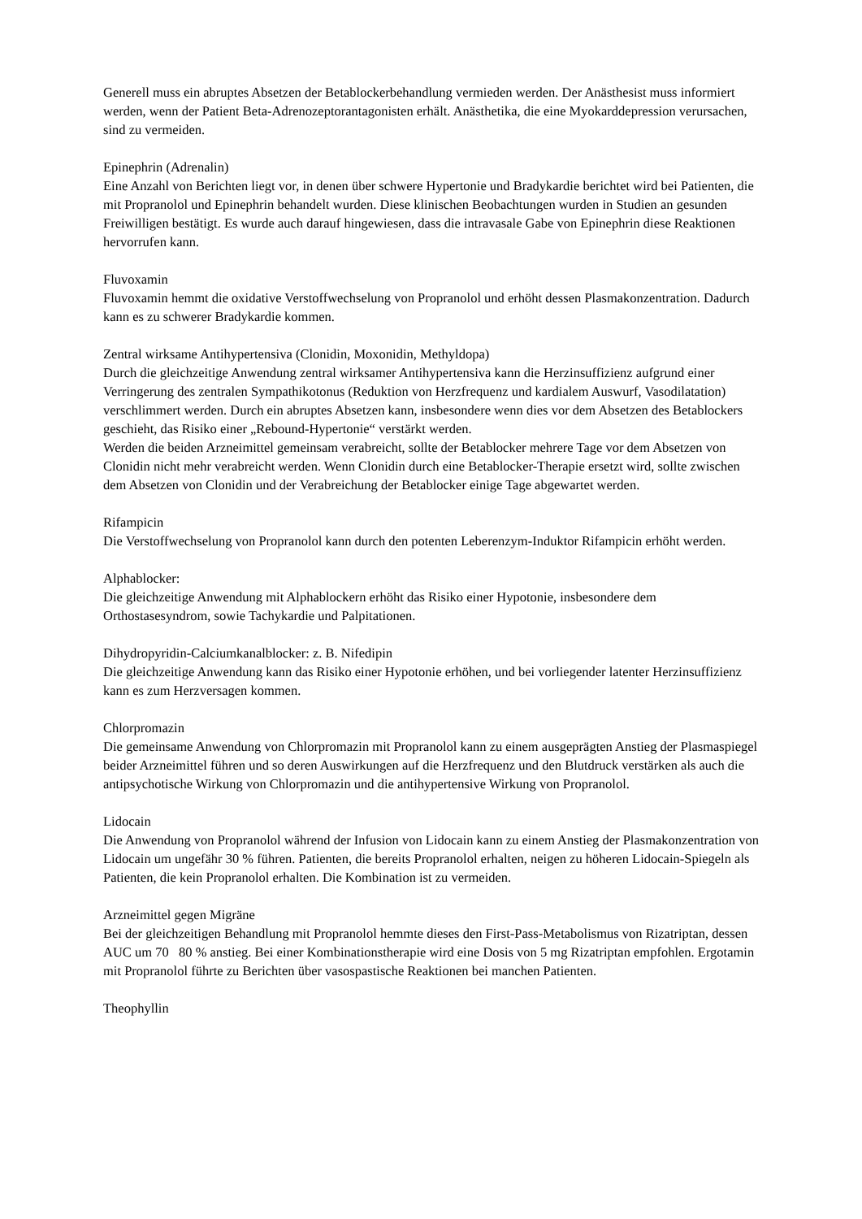Generell muss ein abruptes Absetzen der Betablockerbehandlung vermieden werden. Der Anästhesist muss informiert werden, wenn der Patient Beta-Adrenozeptorantagonisten erhält. Anästhetika, die eine Myokarddepression verursachen, sind zu vermeiden.
Epinephrin (Adrenalin)
Eine Anzahl von Berichten liegt vor, in denen über schwere Hypertonie und Bradykardie berichtet wird bei Patienten, die mit Propranolol und Epinephrin behandelt wurden. Diese klinischen Beobachtungen wurden in Studien an gesunden Freiwilligen bestätigt. Es wurde auch darauf hingewiesen, dass die intravasale Gabe von Epinephrin diese Reaktionen hervorrufen kann.
Fluvoxamin
Fluvoxamin hemmt die oxidative Verstoffwechselung von Propranolol und erhöht dessen Plasmakonzentration. Dadurch kann es zu schwerer Bradykardie kommen.
Zentral wirksame Antihypertensiva (Clonidin, Moxonidin, Methyldopa)
Durch die gleichzeitige Anwendung zentral wirksamer Antihypertensiva kann die Herzinsuffizienz aufgrund einer Verringerung des zentralen Sympathikotonus (Reduktion von Herzfrequenz und kardialem Auswurf, Vasodilatation) verschlimmert werden. Durch ein abruptes Absetzen kann, insbesondere wenn dies vor dem Absetzen des Betablockers geschieht, das Risiko einer „Rebound-Hypertonie“ verstärkt werden.
Werden die beiden Arzneimittel gemeinsam verabreicht, sollte der Betablocker mehrere Tage vor dem Absetzen von Clonidin nicht mehr verabreicht werden. Wenn Clonidin durch eine Betablocker-Therapie ersetzt wird, sollte zwischen dem Absetzen von Clonidin und der Verabreichung der Betablocker einige Tage abgewartet werden.
Rifampicin
Die Verstoffwechselung von Propranolol kann durch den potenten Leberenzym-Induktor Rifampicin erhöht werden.
Alphablocker:
Die gleichzeitige Anwendung mit Alphablockern erhöht das Risiko einer Hypotonie, insbesondere dem Orthostasesyndrom, sowie Tachykardie und Palpitationen.
Dihydropyridin-Calciumkanalblocker: z. B. Nifedipin
Die gleichzeitige Anwendung kann das Risiko einer Hypotonie erhöhen, und bei vorliegender latenter Herzinsuffizienz kann es zum Herzversagen kommen.
Chlorpromazin
Die gemeinsame Anwendung von Chlorpromazin mit Propranolol kann zu einem ausgeprägten Anstieg der Plasmaspiegel beider Arzneimittel führen und so deren Auswirkungen auf die Herzfrequenz und den Blutdruck verstärken als auch die antipsychotische Wirkung von Chlorpromazin und die antihypertensive Wirkung von Propranolol.
Lidocain
Die Anwendung von Propranolol während der Infusion von Lidocain kann zu einem Anstieg der Plasmakonzentration von Lidocain um ungefähr 30 % führen. Patienten, die bereits Propranolol erhalten, neigen zu höheren Lidocain-Spiegeln als Patienten, die kein Propranolol erhalten. Die Kombination ist zu vermeiden.
Arzneimittel gegen Migräne
Bei der gleichzeitigen Behandlung mit Propranolol hemmte dieses den First-Pass-Metabolismus von Rizatriptan, dessen AUC um 70 80 % anstieg. Bei einer Kombinationstherapie wird eine Dosis von 5 mg Rizatriptan empfohlen. Ergotamin mit Propranolol führte zu Berichten über vasospastische Reaktionen bei manchen Patienten.
Theophyllin